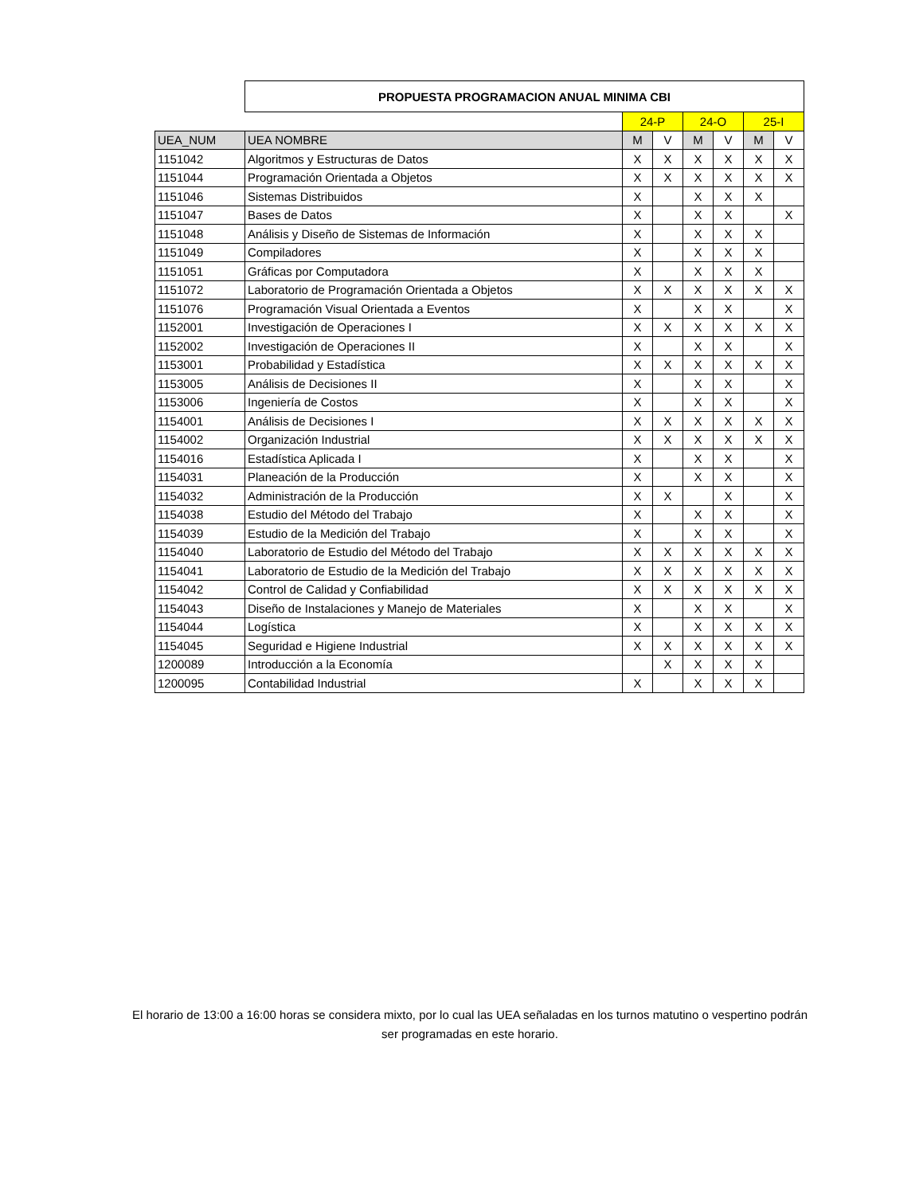| | PROPUESTA PROGRAMACION ANUAL MINIMA CBI | | | | | | |
| | | 24-P | | 24-O | | 25-I | |
| UEA_NUM | UEA NOMBRE | M | V | M | V | M | V |
| 1151042 | Algoritmos y Estructuras de Datos | X | X | X | X | X | X |
| 1151044 | Programación Orientada a Objetos | X | X | X | X | X | X |
| 1151046 | Sistemas Distribuidos | X | | X | X | X | |
| 1151047 | Bases de Datos | X | | X | X | | X |
| 1151048 | Análisis y Diseño de Sistemas de Información | X | | X | X | X | |
| 1151049 | Compiladores | X | | X | X | X | |
| 1151051 | Gráficas por Computadora | X | | X | X | X | |
| 1151072 | Laboratorio de Programación Orientada a Objetos | X | X | X | X | X | X |
| 1151076 | Programación Visual Orientada a Eventos | X | | X | X | | X |
| 1152001 | Investigación de Operaciones I | X | X | X | X | X | X |
| 1152002 | Investigación de Operaciones II | X | | X | X | | X |
| 1153001 | Probabilidad y Estadística | X | X | X | X | X | X |
| 1153005 | Análisis de Decisiones II | X | | X | X | | X |
| 1153006 | Ingeniería de Costos | X | | X | X | | X |
| 1154001 | Análisis de Decisiones I | X | X | X | X | X | X |
| 1154002 | Organización Industrial | X | X | X | X | X | X |
| 1154016 | Estadística Aplicada I | X | | X | X | | X |
| 1154031 | Planeación de la Producción | X | | X | X | | X |
| 1154032 | Administración de la Producción | X | X | | X | | X |
| 1154038 | Estudio del Método del Trabajo | X | | X | X | | X |
| 1154039 | Estudio de la Medición del Trabajo | X | | X | X | | X |
| 1154040 | Laboratorio de Estudio del Método del Trabajo | X | X | X | X | X | X |
| 1154041 | Laboratorio de Estudio de la Medición del Trabajo | X | X | X | X | X | X |
| 1154042 | Control de Calidad y Confiabilidad | X | X | X | X | X | X |
| 1154043 | Diseño de Instalaciones y Manejo de Materiales | X | | X | X | | X |
| 1154044 | Logística | X | | X | X | X | X |
| 1154045 | Seguridad e Higiene Industrial | X | X | X | X | X | X |
| 1200089 | Introducción a la Economía | | X | X | X | X | |
| 1200095 | Contabilidad Industrial | X | | X | X | X | |
El horario de 13:00 a 16:00 horas se considera mixto, por lo cual las UEA señaladas en los turnos matutino o vespertino podrán ser programadas en este horario.